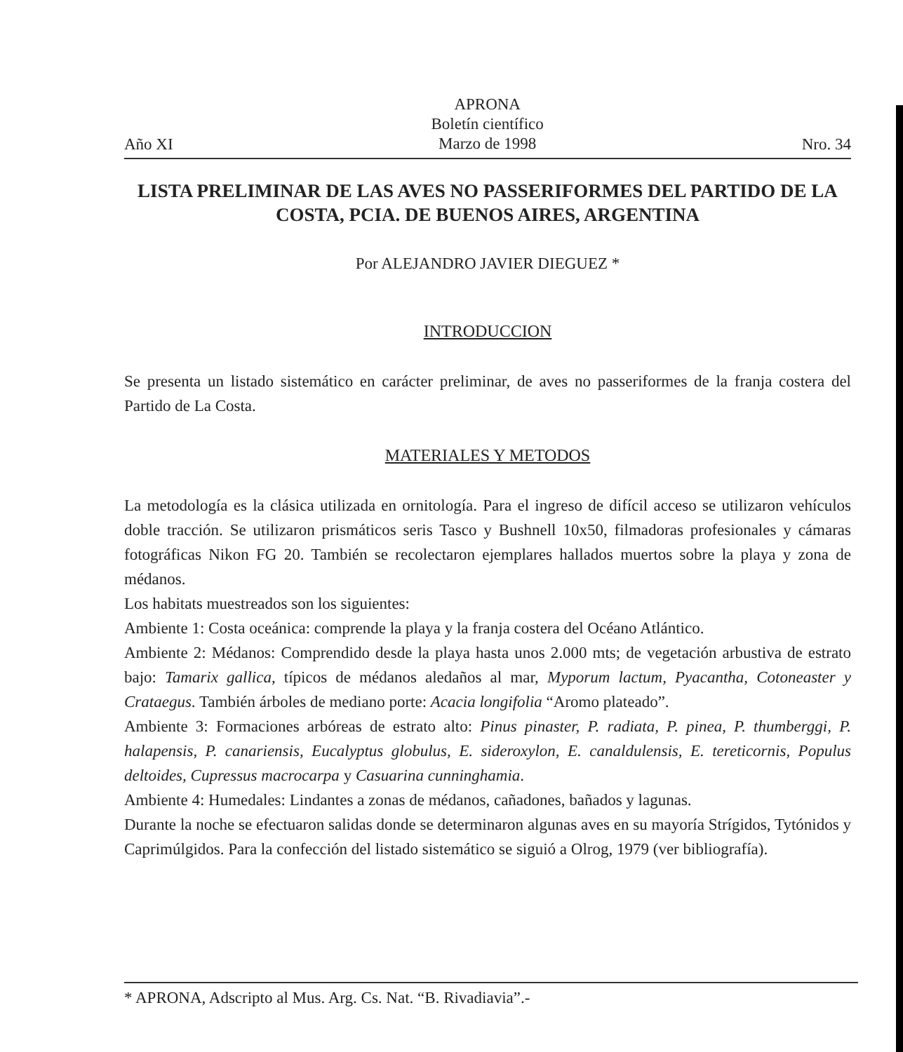Año XI
APRONA
Boletín científico
Marzo de 1998
Nro. 34
LISTA PRELIMINAR DE LAS AVES NO PASSERIFORMES DEL PARTIDO DE LA COSTA, PCIA. DE BUENOS AIRES, ARGENTINA
Por ALEJANDRO JAVIER DIEGUEZ *
INTRODUCCION
Se presenta un listado sistemático en carácter preliminar, de aves no passeriformes de la franja costera del Partido de La Costa.
MATERIALES Y METODOS
La metodología es la clásica utilizada en ornitología. Para el ingreso de difícil acceso se utilizaron vehículos doble tracción. Se utilizaron prismáticos seris Tasco y Bushnell 10x50, filmadoras profesionales y cámaras fotográficas Nikon FG 20. También se recolectaron ejemplares hallados muertos sobre la playa y zona de médanos.
Los habitats muestreados son los siguientes:
Ambiente 1: Costa oceánica: comprende la playa y la franja costera del Océano Atlántico.
Ambiente 2: Médanos: Comprendido desde la playa hasta unos 2.000 mts; de vegetación arbustiva de estrato bajo: Tamarix gallica, típicos de médanos aledaños al mar, Myporum lactum, Pyacantha, Cotoneaster y Crataegus. También árboles de mediano porte: Acacia longifolia “Aromo plateado”.
Ambiente 3: Formaciones arbóreas de estrato alto: Pinus pinaster, P. radiata, P. pinea, P. thumberggi, P. halapensis, P. canariensis, Eucalyptus globulus, E. sideroxylon, E. canaldulensis, E. tereticornis, Populus deltoides, Cupressus macrocarpa y Casuarina cunninghamia.
Ambiente 4: Humedales: Lindantes a zonas de médanos, cañadones, bañados y lagunas.
Durante la noche se efectuaron salidas donde se determinaron algunas aves en su mayoría Strígidos, Tytónidos y Caprimúlgidos. Para la confección del listado sistemático se siguió a Olrog, 1979 (ver bibliografía).
* APRONA, Adscripto al Mus. Arg. Cs. Nat. “B. Rivadiavia”.-